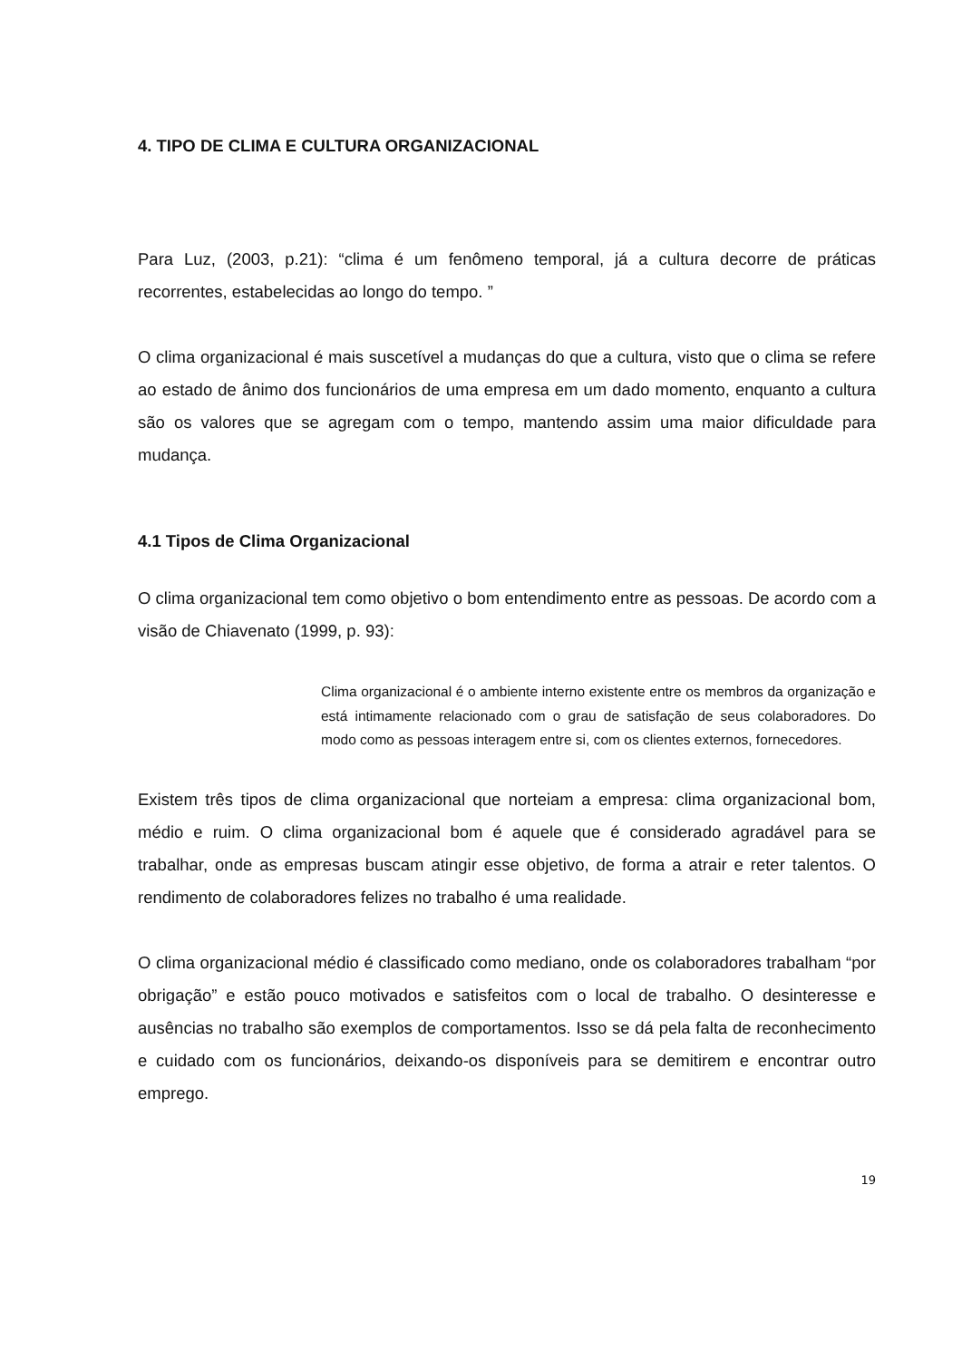4. TIPO DE CLIMA E CULTURA ORGANIZACIONAL
Para Luz, (2003, p.21): “clima é um fenômeno temporal, já a cultura decorre de práticas recorrentes, estabelecidas ao longo do tempo. ”
O clima organizacional é mais suscetível a mudanças do que a cultura, visto que o clima se refere ao estado de ânimo dos funcionários de uma empresa em um dado momento, enquanto a cultura são os valores que se agregam com o tempo, mantendo assim uma maior dificuldade para mudança.
4.1 Tipos de Clima Organizacional
O clima organizacional tem como objetivo o bom entendimento entre as pessoas. De acordo com a visão de Chiavenato (1999, p. 93):
Clima organizacional é o ambiente interno existente entre os membros da organização e está intimamente relacionado com o grau de satisfação de seus colaboradores. Do modo como as pessoas interagem entre si, com os clientes externos, fornecedores.
Existem três tipos de clima organizacional que norteiam a empresa: clima organizacional bom, médio e ruim. O clima organizacional bom é aquele que é considerado agradável para se trabalhar, onde as empresas buscam atingir esse objetivo, de forma a atrair e reter talentos. O rendimento de colaboradores felizes no trabalho é uma realidade.
O clima organizacional médio é classificado como mediano, onde os colaboradores trabalham “por obrigação” e estão pouco motivados e satisfeitos com o local de trabalho. O desinteresse e ausências no trabalho são exemplos de comportamentos. Isso se dá pela falta de reconhecimento e cuidado com os funcionários, deixando-os disponíveis para se demitirem e encontrar outro emprego.
19